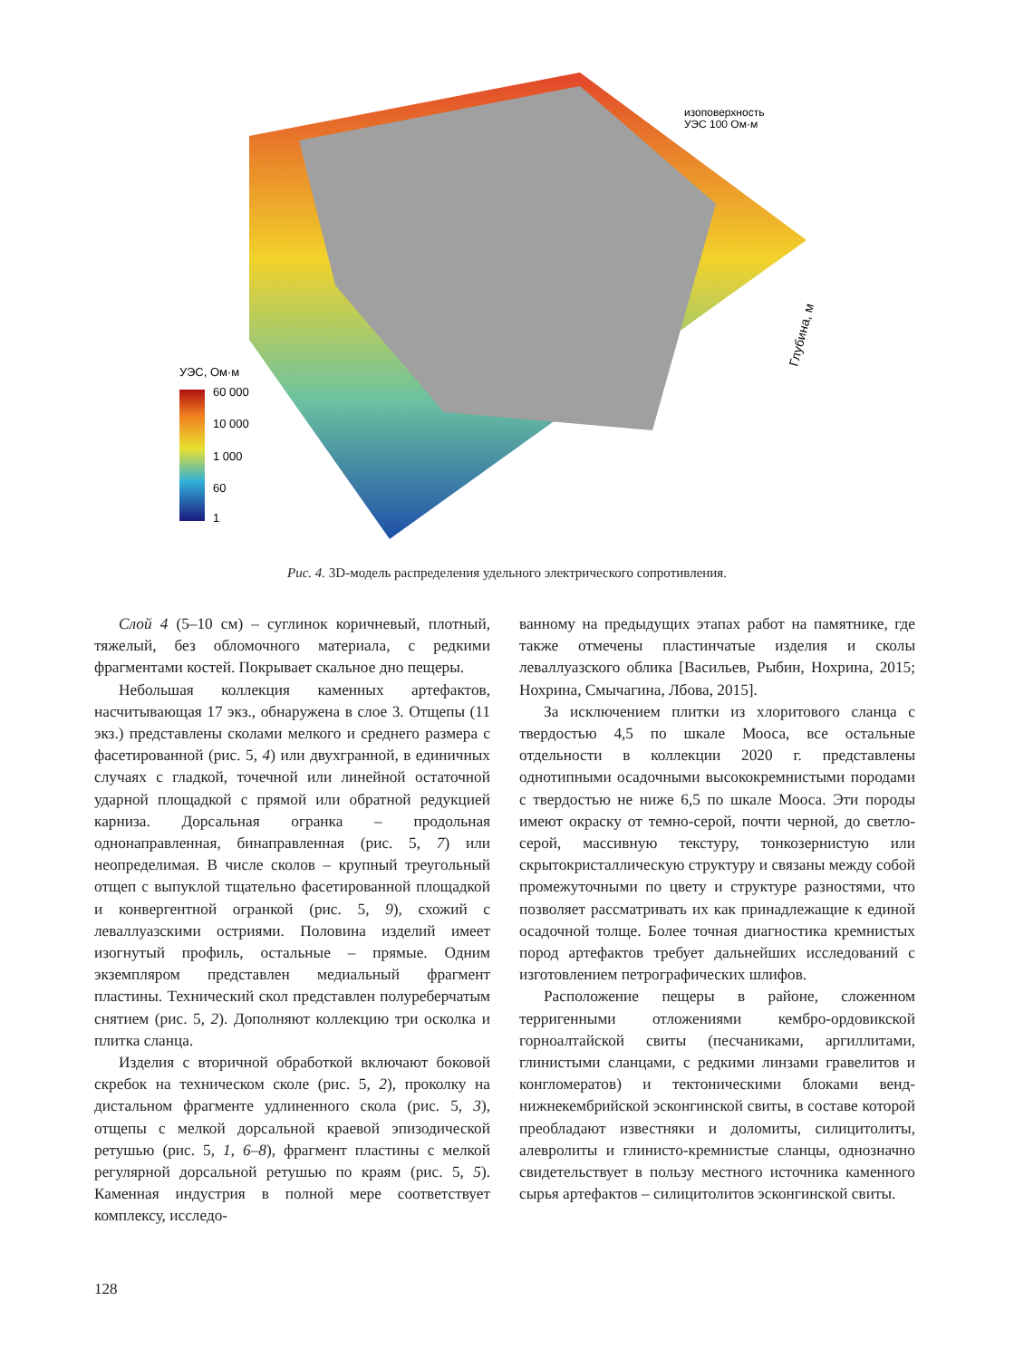УЭС, Ом·м
60 000
10 000
1 000
60
1
изоповерхность
УЭС 100 Ом·м
Глубина, м
Рис. 4. 3D-модель распределения удельного электрического сопротивления.
Слой 4 (5–10 см) – суглинок коричневый, плотный, тяжелый, без обломочного материала, с редкими фрагментами костей. Покрывает скальное дно пещеры.
Небольшая коллекция каменных артефактов, насчитывающая 17 экз., обнаружена в слое 3. Отщепы (11 экз.) представлены сколами мелкого и среднего размера с фасетированной (рис. 5, 4) или двухгранной, в единичных случаях с гладкой, точечной или линейной остаточной ударной площадкой с прямой или обратной редукцией карниза. Дорсальная огранка – продольная однонаправленная, бинаправленная (рис. 5, 7) или неопределимая. В числе сколов – крупный треугольный отщеп с выпуклой тщательно фасетированной площадкой и конвергентной огранкой (рис. 5, 9), схожий с леваллуазскими остриями. Половина изделий имеет изогнутый профиль, остальные – прямые. Одним экземпляром представлен медиальный фрагмент пластины. Технический скол представлен полуреберчатым снятием (рис. 5, 2). Дополняют коллекцию три осколка и плитка сланца.
Изделия с вторичной обработкой включают боковой скребок на техническом сколе (рис. 5, 2), проколку на дистальном фрагменте удлиненного скола (рис. 5, 3), отщепы с мелкой дорсальной краевой эпизодической ретушью (рис. 5, 1, 6–8), фрагмент пластины с мелкой регулярной дорсальной ретушью по краям (рис. 5, 5). Каменная индустрия в полной мере соответствует комплексу, исследо-
ванному на предыдущих этапах работ на памятнике, где также отмечены пластинчатые изделия и сколы леваллуазского облика [Васильев, Рыбин, Нохрина, 2015; Нохрина, Смычагина, Лбова, 2015].
За исключением плитки из хлоритового сланца с твердостью 4,5 по шкале Мооса, все остальные отдельности в коллекции 2020 г. представлены однотипными осадочными высококремнистыми породами с твердостью не ниже 6,5 по шкале Мооса. Эти породы имеют окраску от темно-серой, почти черной, до светло-серой, массивную текстуру, тонкозернистую или скрытокристаллическую структуру и связаны между собой промежуточными по цвету и структуре разностями, что позволяет рассматривать их как принадлежащие к единой осадочной толще. Более точная диагностика кремнистых пород артефактов требует дальнейших исследований с изготовлением петрографических шлифов.
Расположение пещеры в районе, сложенном терригенными отложениями кембро-ордовикской горноалтайской свиты (песчаниками, аргиллитами, глинистыми сланцами, с редкими линзами гравелитов и конгломератов) и тектоническими блоками венд-нижнекембрийской эсконгинской свиты, в составе которой преобладают известняки и доломиты, силицитолиты, алевролиты и глинисто-кремнистые сланцы, однозначно свидетельствует в пользу местного источника каменного сырья артефактов – силицитолитов эсконгинской свиты.
128